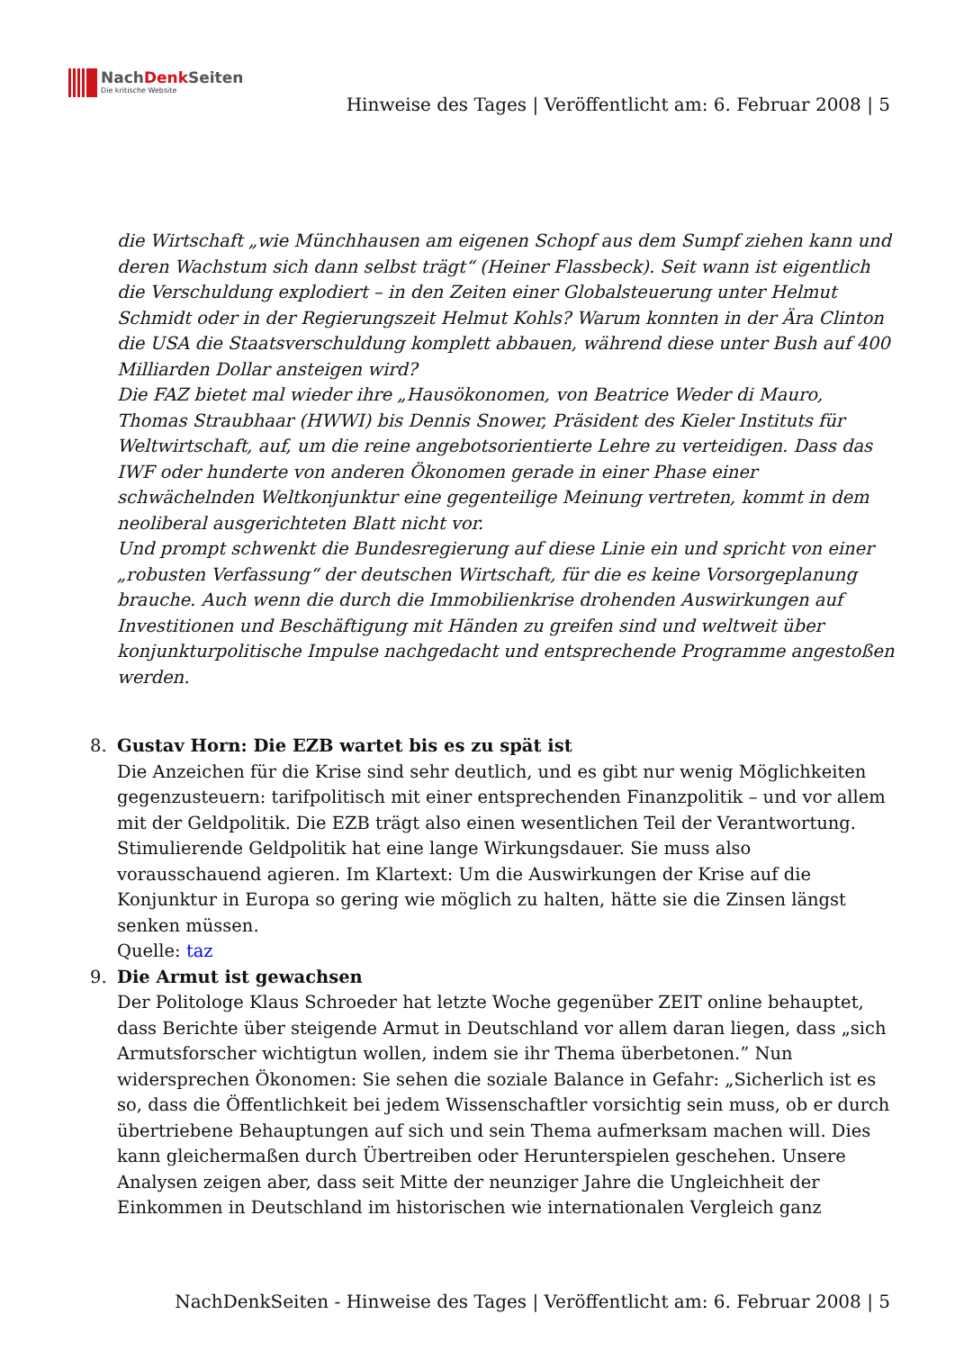NachDenk Seiten
Die kritische Website
Hinweise des Tages | Veröffentlicht am: 6. Februar 2008 | 5
die Wirtschaft „wie Münchhausen am eigenen Schopf aus dem Sumpf ziehen kann und deren Wachstum sich dann selbst trägt“ (Heiner Flassbeck). Seit wann ist eigentlich die Verschuldung explodiert – in den Zeiten einer Globalsteuerung unter Helmut Schmidt oder in der Regierungszeit Helmut Kohls? Warum konnten in der Ära Clinton die USA die Staatsverschuldung komplett abbauen, während diese unter Bush auf 400 Milliarden Dollar ansteigen wird?
Die FAZ bietet mal wieder ihre „Hausökonomen, von Beatrice Weder di Mauro, Thomas Straubhaar (HWWI) bis Dennis Snower, Präsident des Kieler Instituts für Weltwirtschaft, auf, um die reine angebotsorientierte Lehre zu verteidigen. Dass das IWF oder hunderte von anderen Ökonomen gerade in einer Phase einer schwächelnden Weltkonjunktur eine gegenteilige Meinung vertreten, kommt in dem neoliberal ausgerichteten Blatt nicht vor.
Und prompt schwenkt die Bundesregierung auf diese Linie ein und spricht von einer „robusten Verfassung“ der deutschen Wirtschaft, für die es keine Vorsorgeplanung brauche. Auch wenn die durch die Immobilienkrise drohenden Auswirkungen auf Investitionen und Beschäftigung mit Händen zu greifen sind und weltweit über konjunkturpolitische Impulse nachgedacht und entsprechende Programme angestoßen werden.
8. Gustav Horn: Die EZB wartet bis es zu spät ist
Die Anzeichen für die Krise sind sehr deutlich, und es gibt nur wenig Möglichkeiten gegenzusteuern: tarifpolitisch mit einer entsprechenden Finanzpolitik – und vor allem mit der Geldpolitik. Die EZB trägt also einen wesentlichen Teil der Verantwortung. Stimulierende Geldpolitik hat eine lange Wirkungsdauer. Sie muss also vorausschauend agieren. Im Klartext: Um die Auswirkungen der Krise auf die Konjunktur in Europa so gering wie möglich zu halten, hätte sie die Zinsen längst senken müssen.
Quelle: taz
9. Die Armut ist gewachsen
Der Politologe Klaus Schroeder hat letzte Woche gegenüber ZEIT online behauptet, dass Berichte über steigende Armut in Deutschland vor allem daran liegen, dass „sich Armutsforscher wichtigtun wollen, indem sie ihr Thema überbetonen.” Nun widersprechen Ökonomen: Sie sehen die soziale Balance in Gefahr: „Sicherlich ist es so, dass die Öffentlichkeit bei jedem Wissenschaftler vorsichtig sein muss, ob er durch übertriebene Behauptungen auf sich und sein Thema aufmerksam machen will. Dies kann gleichermaßen durch Übertreiben oder Herunterspielen geschehen. Unsere Analysen zeigen aber, dass seit Mitte der neunziger Jahre die Ungleichheit der Einkommen in Deutschland im historischen wie internationalen Vergleich ganz
NachDenkSeiten - Hinweise des Tages | Veröffentlicht am: 6. Februar 2008 | 5